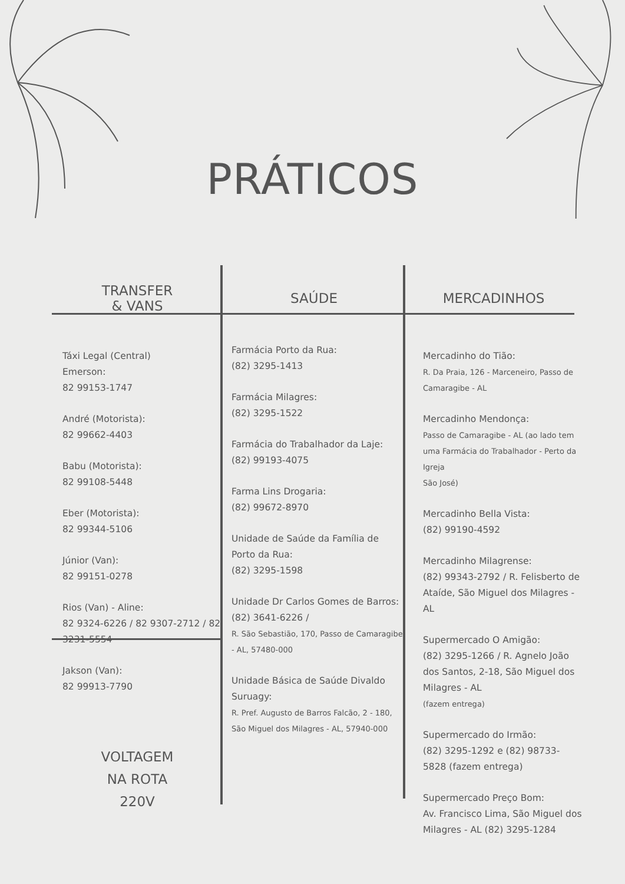PRÁTICOS
TRANSFER
& VANS
Táxi Legal (Central)
Emerson:
82 99153-1747
André (Motorista):
82 99662-4403
Babu (Motorista):
82 99108-5448
Eber (Motorista):
82 99344-5106
Júnior (Van):
82 99151-0278
Rios (Van) - Aline:
82 9324-6226 / 82 9307-2712 / 82 3231-5554
Jakson (Van):
82 99913-7790
VOLTAGEM
NA ROTA
220V
SAÚDE
Farmácia Porto da Rua:
(82) 3295-1413
Farmácia Milagres:
(82) 3295-1522
Farmácia do Trabalhador da Laje:
(82) 99193-4075
Farma Lins Drogaria:
(82) 99672-8970
Unidade de Saúde da Família de Porto da Rua:
(82) 3295-1598
Unidade Dr Carlos Gomes de Barros: (82) 3641-6226 /
R. São Sebastião, 170, Passo de Camaragibe - AL, 57480-000
Unidade Básica de Saúde Divaldo Suruagy:
R. Pref. Augusto de Barros Falcão, 2 - 180, São Miguel dos Milagres - AL, 57940-000
MERCADINHOS
Mercadinho do Tião:
R. Da Praia, 126 - Marceneiro, Passo de Camaragibe - AL
Mercadinho Mendonça:
Passo de Camaragibe - AL (ao lado tem uma Farmácia do Trabalhador - Perto da Igreja
São José)
Mercadinho Bella Vista:
(82) 99190-4592
Mercadinho Milagrense:
(82) 99343-2792 / R. Felisberto de Ataíde, São Miguel dos Milagres - AL
Supermercado O Amigão:
(82) 3295-1266 / R. Agnelo João dos Santos, 2-18, São Miguel dos Milagres - AL
(fazem entrega)
Supermercado do Irmão:
(82) 3295-1292 e (82) 98733-5828 (fazem entrega)
Supermercado Preço Bom:
Av. Francisco Lima, São Miguel dos Milagres - AL (82) 3295-1284